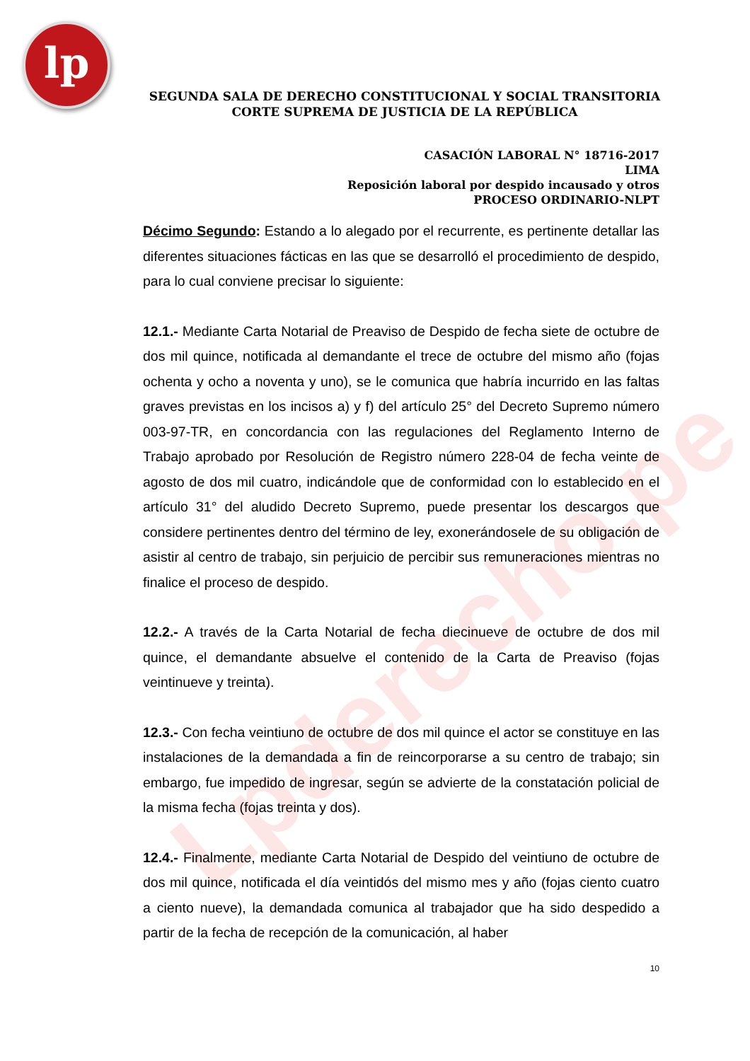lp
Lpderecho.pe
SEGUNDA SALA DE DERECHO CONSTITUCIONAL Y SOCIAL TRANSITORIA
CORTE SUPREMA DE JUSTICIA DE LA REPÚBLICA
CASACIÓN LABORAL N° 18716-2017
LIMA
Reposición laboral por despido incausado y otros
PROCESO ORDINARIO-NLPT
Décimo Segundo: Estando a lo alegado por el recurrente, es pertinente detallar las diferentes situaciones fácticas en las que se desarrolló el procedimiento de despido, para lo cual conviene precisar lo siguiente:
12.1.- Mediante Carta Notarial de Preaviso de Despido de fecha siete de octubre de dos mil quince, notificada al demandante el trece de octubre del mismo año (fojas ochenta y ocho a noventa y uno), se le comunica que habría incurrido en las faltas graves previstas en los incisos a) y f) del artículo 25° del Decreto Supremo número 003-97-TR, en concordancia con las regulaciones del Reglamento Interno de Trabajo aprobado por Resolución de Registro número 228-04 de fecha veinte de agosto de dos mil cuatro, indicándole que de conformidad con lo establecido en el artículo 31° del aludido Decreto Supremo, puede presentar los descargos que considere pertinentes dentro del término de ley, exonerándosele de su obligación de asistir al centro de trabajo, sin perjuicio de percibir sus remuneraciones mientras no finalice el proceso de despido.
12.2.- A través de la Carta Notarial de fecha diecinueve de octubre de dos mil quince, el demandante absuelve el contenido de la Carta de Preaviso (fojas veintinueve y treinta).
12.3.- Con fecha veintiuno de octubre de dos mil quince el actor se constituye en las instalaciones de la demandada a fin de reincorporarse a su centro de trabajo; sin embargo, fue impedido de ingresar, según se advierte de la constatación policial de la misma fecha (fojas treinta y dos).
12.4.- Finalmente, mediante Carta Notarial de Despido del veintiuno de octubre de dos mil quince, notificada el día veintidós del mismo mes y año (fojas ciento cuatro a ciento nueve), la demandada comunica al trabajador que ha sido despedido a partir de la fecha de recepción de la comunicación, al haber
10